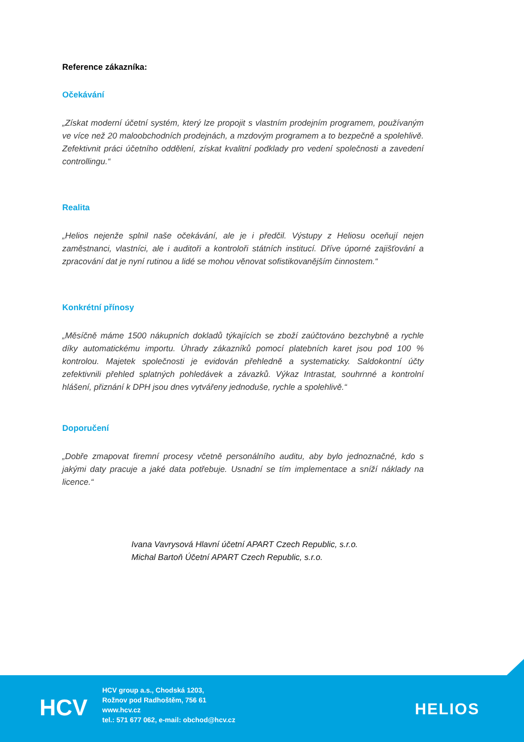Reference zákazníka:
Očekávání
„Získat moderní účetní systém, který lze propojit s vlastním prodejním programem, používaným ve více než 20 maloobchodních prodejnách, a mzdovým programem a to bezpečně a spolehlivě. Zefektivnit práci účetního oddělení, získat kvalitní podklady pro vedení společnosti a zavedení controllingu.“
Realita
„Helios nejenže splnil naše očekávání, ale je i předčil. Výstupy z Heliosu oceňují nejen zaměstnanci, vlastníci, ale i auditoři a kontroloři státních institucí. Dříve úporné zajišťování a zpracování dat je nyní rutinou a lidé se mohou věnovat sofistikovanějším činnostem.“
Konkrétní přínosy
„Měsíčně máme 1500 nákupních dokladů týkajících se zboží zaúčtováno bezchybně a rychle díky automatickému importu. Úhrady zákazníků pomocí platebních karet jsou pod 100 % kontrolou. Majetek společnosti je evidován přehledně a systematicky. Saldokontní účty zefektivnili přehled splatných pohledávek a závazků. Výkaz Intrastat, souhrnné a kontrolní hlášení, přiznání k DPH jsou dnes vytvářeny jednoduše, rychle a spolehlivě.“
Doporučení
„Dobře zmapovat firemní procesy včetně personálního auditu, aby bylo jednoznačné, kdo s jakými daty pracuje a jaké data potřebuje. Usnadní se tím implementace a sníží náklady na licence.“
Ivana Vavrysová Hlavní účetní APART Czech Republic, s.r.o.
Michal Bartoň Účetní APART Czech Republic, s.r.o.
HCV
HCV group a.s., Chodská 1203,
Rožnov pod Radhoštěm, 756 61
www.hcv.cz
tel.: 571 677 062, e-mail: obchod@hcv.cz
HELIOS